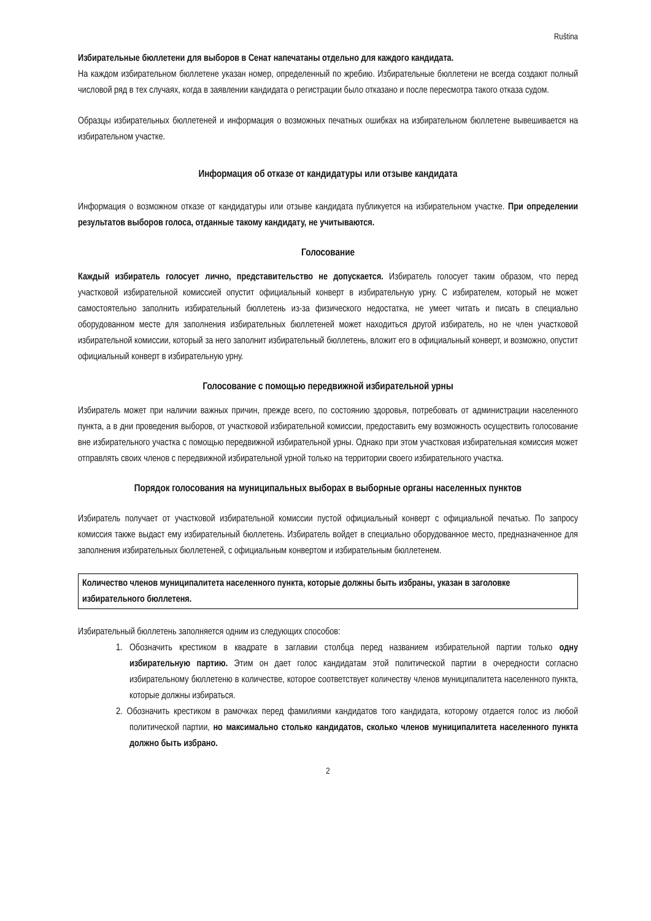Ruština
Избирательные бюллетени для выборов в Сенат напечатаны отдельно для каждого кандидата.
На каждом избирательном бюллетене указан номер, определенный по жребию. Избирательные бюллетени не всегда создают полный числовой ряд в тех случаях, когда в заявлении кандидата о регистрации было отказано и после пересмотра такого отказа судом.
Образцы избирательных бюллетеней и информация о возможных печатных ошибках на избирательном бюллетене вывешивается на избирательном участке.
Информация об отказе от кандидатуры или отзыве кандидата
Информация о возможном отказе от кандидатуры или отзыве кандидата публикуется на избирательном участке. При определении результатов выборов голоса, отданные такому кандидату, не учитываются.
Голосование
Каждый избиратель голосует лично, представительство не допускается. Избиратель голосует таким образом, что перед участковой избирательной комиссией опустит официальный конверт в избирательную урну. С избирателем, который не может самостоятельно заполнить избирательный бюллетень из-за физического недостатка, не умеет читать и писать в специально оборудованном месте для заполнения избирательных бюллетеней может находиться другой избиратель, но не член участковой избирательной комиссии, который за него заполнит избирательный бюллетень, вложит его в официальный конверт, и возможно, опустит официальный конверт в избирательную урну.
Голосование с помощью передвижной избирательной урны
Избиратель может при наличии важных причин, прежде всего, по состоянию здоровья, потребовать от администрации населенного пункта, а в дни проведения выборов, от участковой избирательной комиссии, предоставить ему возможность осуществить голосование вне избирательного участка с помощью передвижной избирательной урны. Однако при этом участковая избирательная комиссия может отправлять своих членов с передвижной избирательной урной только на территории своего избирательного участка.
Порядок голосования на муниципальных выборах в выборные органы населенных пунктов
Избиратель получает от участковой избирательной комиссии пустой официальный конверт с официальной печатью. По запросу комиссия также выдаст ему избирательный бюллетень. Избиратель войдет в специально оборудованное место, предназначенное для заполнения избирательных бюллетеней, с официальным конвертом и избирательным бюллетенем.
Количество членов муниципалитета населенного пункта, которые должны быть избраны, указан в заголовке избирательного бюллетеня.
Избирательный бюллетень заполняется одним из следующих способов:
1. Обозначить крестиком в квадрате в заглавии столбца перед названием избирательной партии только одну избирательную партию. Этим он дает голос кандидатам этой политической партии в очередности согласно избирательному бюллетеню в количестве, которое соответствует количеству членов муниципалитета населенного пункта, которые должны избираться.
2. Обозначить крестиком в рамочках перед фамилиями кандидатов того кандидата, которому отдается голос из любой политической партии, но максимально столько кандидатов, сколько членов муниципалитета населенного пункта должно быть избрано.
2